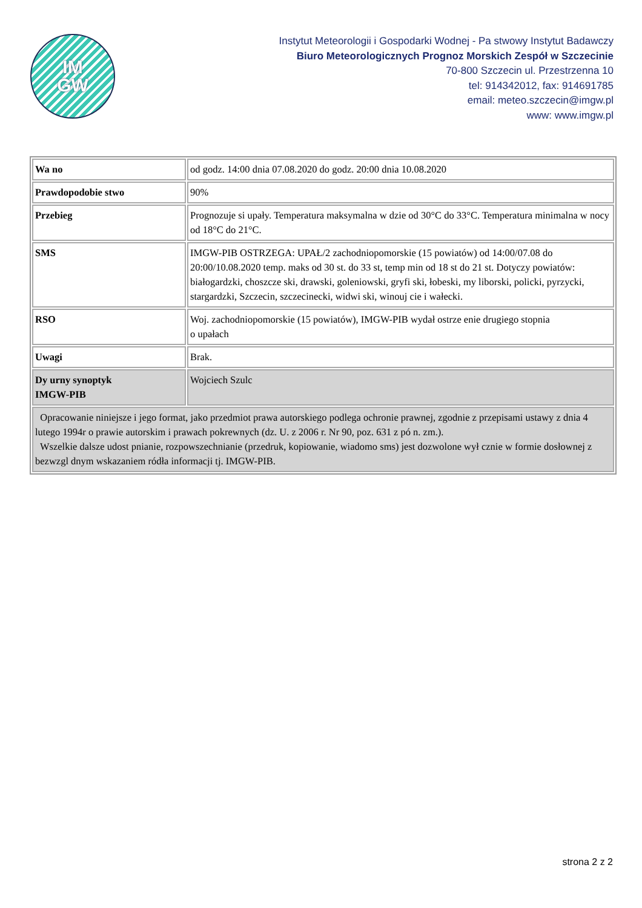IM
GW
Instytut Meteorologii i Gospodarki Wodnej - Pa stwowy Instytut Badawczy
Biuro Meteorologicznych Prognoz Morskich Zespół w Szczecinie
70-800 Szczecin ul. Przestrzenna 10
tel: 914342012, fax: 914691785
email: meteo.szczecin@imgw.pl
www: www.imgw.pl
| Wa no | od godz. 14:00 dnia 07.08.2020 do godz. 20:00 dnia 10.08.2020 |
| Prawdopodobie stwo | 90% |
| Przebieg | Prognozuje si upały. Temperatura maksymalna w dzie od 30°C do 33°C. Temperatura minimalna w nocy od 18°C do 21°C. |
| SMS | IMGW-PIB OSTRZEGA: UPAŁ/2 zachodniopomorskie (15 powiatów) od 14:00/07.08 do 20:00/10.08.2020 temp. maks od 30 st. do 33 st, temp min od 18 st do 21 st. Dotyczy powiatów: białogardzki, choszcze ski, drawski, goleniowski, gryfi ski, łobeski, my liborski, policki, pyrzycki, stargardzki, Szczecin, szczecinecki, widwi ski, winouj cie i wałecki. |
| RSO | Woj. zachodniopomorskie (15 powiatów), IMGW-PIB wydał ostrze enie drugiego stopnia o upałach |
| Uwagi | Brak. |
| Dy urny synoptyk IMGW-PIB | Wojciech Szulc |
| Opracowanie niniejsze i jego format, jako przedmiot prawa autorskiego podlega ochronie prawnej, zgodnie z przepisami ustawy z dnia 4 lutego 1994r o prawie autorskim i prawach pokrewnych (dz. U. z 2006 r. Nr 90, poz. 631 z pó n. zm.). Wszelkie dalsze udost pnianie, rozpowszechnianie (przedruk, kopiowanie, wiadomo sms) jest dozwolone wył cznie w formie dosłownej z bezwzgl dnym wskazaniem ródła informacji tj. IMGW-PIB. | |
strona 2 z 2